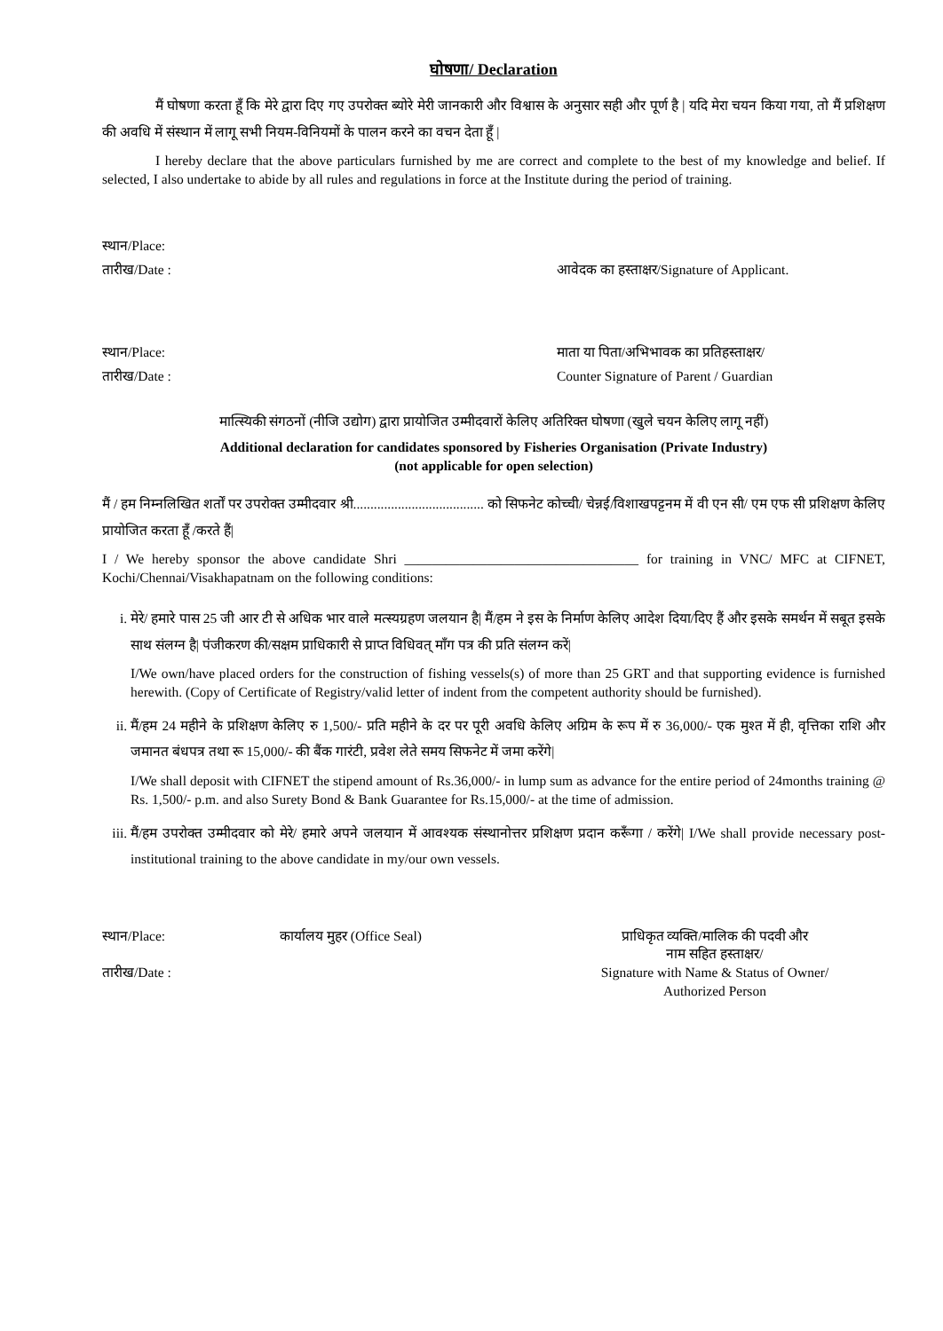घोषणा/ Declaration
मैं घोषणा करता हूँ कि मेरे द्वारा दिए गए उपरोक्त ब्योरे मेरी जानकारी और विश्वास के अनुसार सही और पूर्ण है | यदि मेरा चयन किया गया, तो मैं प्रशिक्षण की अवधि में संस्थान में लागू सभी नियम-विनियमों के पालन करने का वचन देता हूँ |
I hereby declare that the above particulars furnished by me are correct and complete to the best of my knowledge and belief. If selected, I also undertake to abide by all rules and regulations in force at the Institute during the period of training.
स्थान/Place:
तारीख/Date : आवेदक का हस्ताक्षर/Signature of Applicant.
स्थान/Place: माता या पिता/अभिभावक का प्रतिहस्ताक्षर/
तारीख/Date : Counter Signature of Parent / Guardian
मात्स्यिकी संगठनों (नीजि उद्योग) द्वारा प्रायोजित उम्मीदवारों केलिए अतिरिक्त घोषणा (खुले चयन केलिए लागू नहीं)
Additional declaration for candidates sponsored by Fisheries Organisation (Private Industry)
(not applicable for open selection)
मैं / हम निम्नलिखित शर्तों पर उपरोक्त उम्मीदवार श्री...................................... को सिफनेट कोच्ची/ चेन्नई/विशाखपट्टनम में वी एन सी/ एम एफ सी प्रशिक्षण केलिए प्रायोजित करता हूँ /करते हैं|
I / We hereby sponsor the above candidate Shri __________________________________ for training in VNC/ MFC at CIFNET, Kochi/Chennai/Visakhapatnam on the following conditions:
i. मेरे/ हमारे पास 25 जी आर टी से अधिक भार वाले मत्स्यग्रहण जलयान है| मैं/हम ने इस के निर्माण केलिए आदेश दिया/दिए हैं और इसके समर्थन में सबूत इसके साथ संलग्न है| पंजीकरण की/सक्षम प्राधिकारी से प्राप्त विधिवत् माँग पत्र की प्रति संलग्न करें|
I/We own/have placed orders for the construction of fishing vessels(s) of more than 25 GRT and that supporting evidence is furnished herewith. (Copy of Certificate of Registry/valid letter of indent from the competent authority should be furnished).
ii. मैं/हम 24 महीने के प्रशिक्षण केलिए रु 1,500/- प्रति महीने के दर पर पूरी अवधि केलिए अग्रिम के रूप में रु 36,000/- एक मुश्त में ही, वृत्तिका राशि और जमानत बंधपत्र तथा रू 15,000/- की बैंक गारंटी, प्रवेश लेते समय सिफनेट में जमा करेंगे|
I/We shall deposit with CIFNET the stipend amount of Rs.36,000/- in lump sum as advance for the entire period of 24months training @ Rs. 1,500/- p.m. and also Surety Bond & Bank Guarantee for Rs.15,000/- at the time of admission.
iii. मैं/हम उपरोक्त उम्मीदवार को मेरे/ हमारे अपने जलयान में आवश्यक संस्थानोत्तर प्रशिक्षण प्रदान करूँगा / करेंगे| I/We shall provide necessary post-institutional training to the above candidate in my/our own vessels.
स्थान/Place:
तारीख/Date :
कार्यालय मुहर (Office Seal) प्राधिकृत व्यक्ति/मालिक की पदवी और
नाम सहित हस्ताक्षर/
Signature with Name & Status of Owner/
Authorized Person